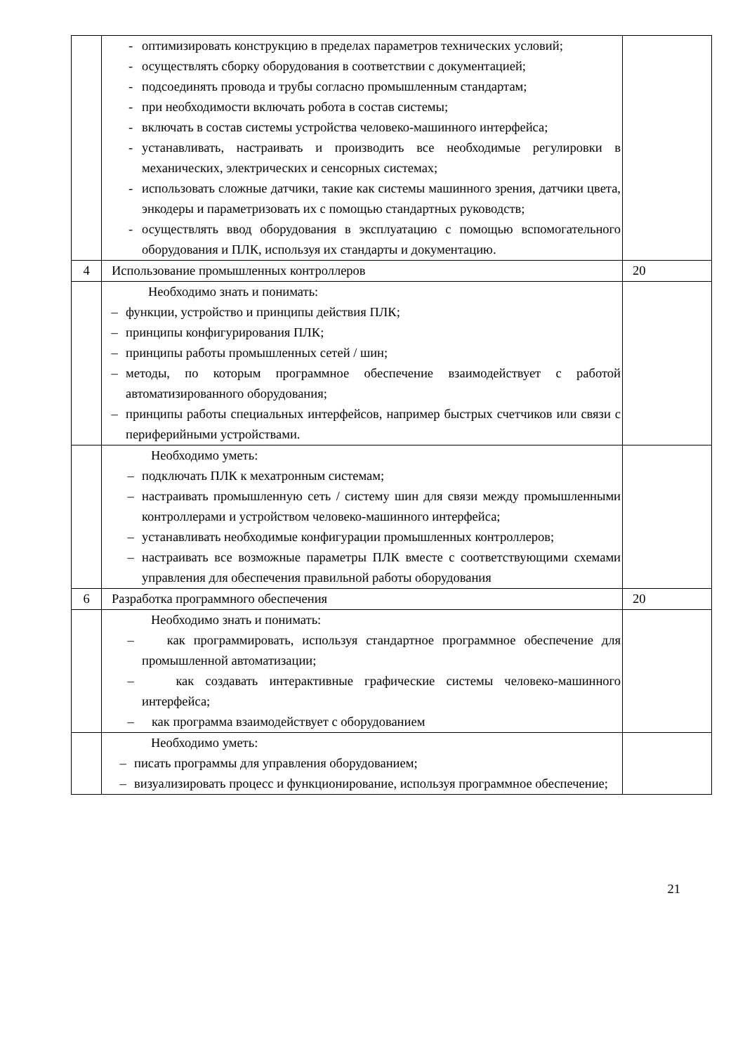| | - оптимизировать конструкцию в пределах параметров технических условий; - осуществлять сборку оборудования в соответствии с документацией; - подсоединять провода и трубы согласно промышленным стандартам; - при необходимости включать робота в состав системы; - включать в состав системы устройства человеко-машинного интерфейса; - устанавливать, настраивать и производить все необходимые регулировки в механических, электрических и сенсорных системах; - использовать сложные датчики, такие как системы машинного зрения, датчики цвета, энкодеры и параметризовать их с помощью стандартных руководств; - осуществлять ввод оборудования в эксплуатацию с помощью вспомогательного оборудования и ПЛК, используя их стандарты и документацию. | |
| 4 | Использование промышленных контроллеров | 20 |
| | Необходимо знать и понимать: – функции, устройство и принципы действия ПЛК; – принципы конфигурирования ПЛК; – принципы работы промышленных сетей / шин; – методы, по которым программное обеспечение взаимодействует с работой автоматизированного оборудования; – принципы работы специальных интерфейсов, например быстрых счетчиков или связи с периферийными устройствами. | |
| | Необходимо уметь: – подключать ПЛК к мехатронным системам; – настраивать промышленную сеть / систему шин для связи между промышленными контроллерами и устройством человеко-машинного интерфейса; – устанавливать необходимые конфигурации промышленных контроллеров; – настраивать все возможные параметры ПЛК вместе с соответствующими схемами управления для обеспечения правильной работы оборудования | |
| 6 | Разработка программного обеспечения | 20 |
| | Необходимо знать и понимать: – как программировать, используя стандартное программное обеспечение для промышленной автоматизации; – как создавать интерактивные графические системы человеко-машинного интерфейса; – как программа взаимодействует с оборудованием | |
| | Необходимо уметь: – писать программы для управления оборудованием; – визуализировать процесс и функционирование, используя программное обеспечение; | |
21